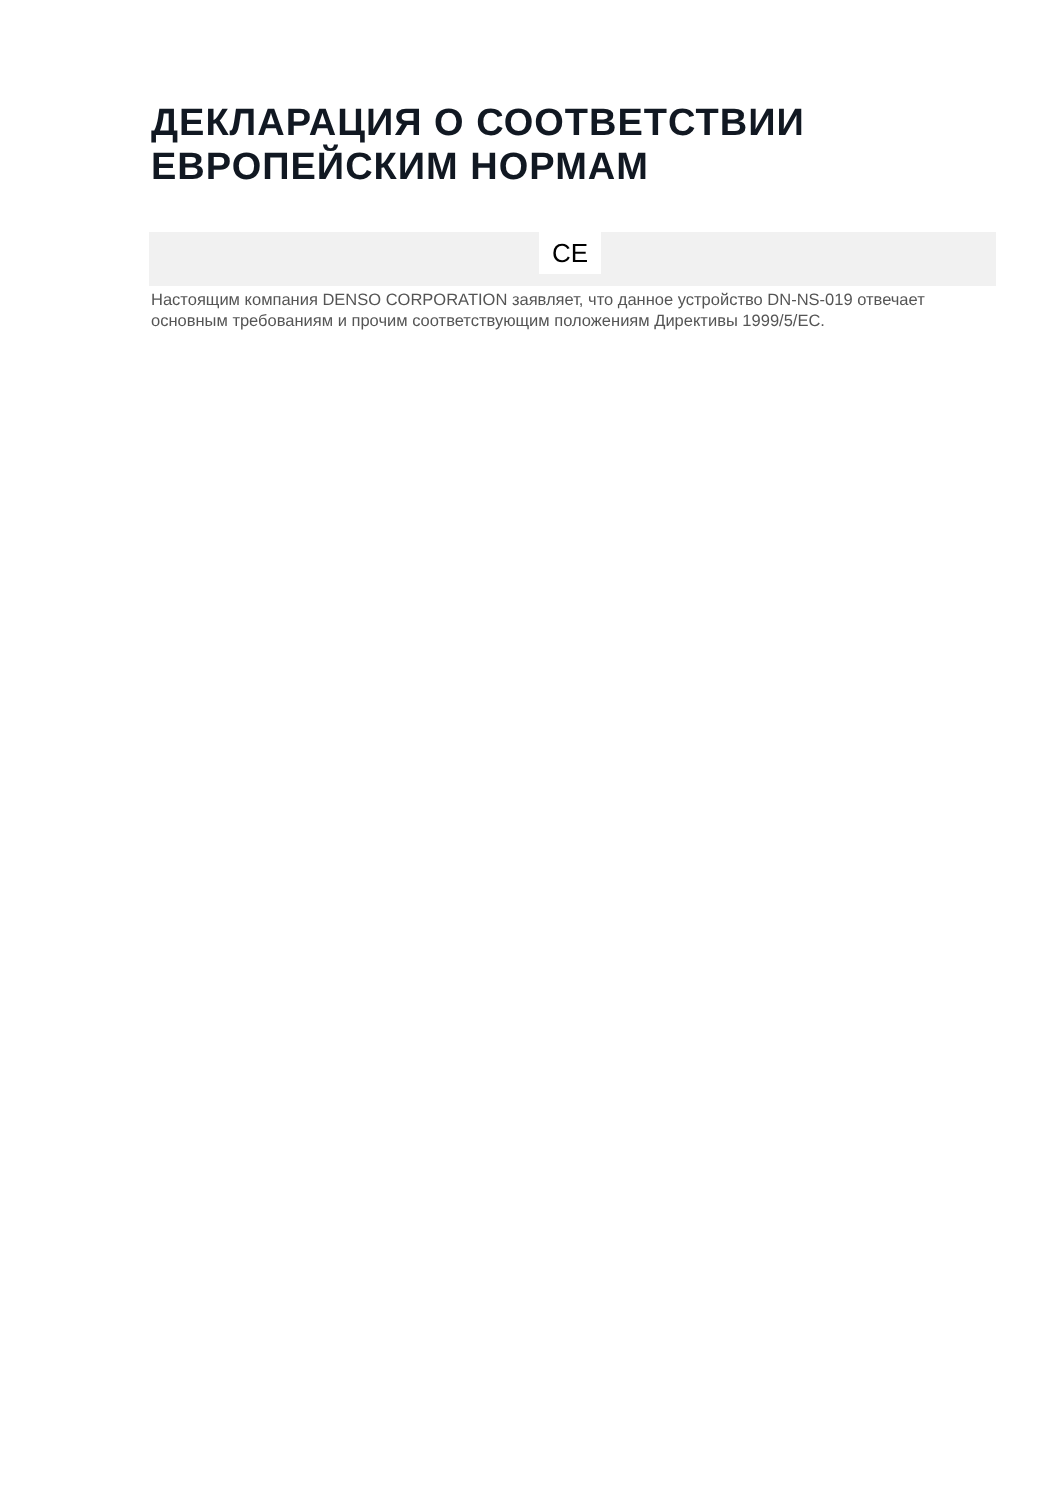ДЕКЛАРАЦИЯ О СООТВЕТСТВИИ ЕВРОПЕЙСКИМ НОРМАМ
CE
Настоящим компания DENSO CORPORATION заявляет, что данное устройство DN-NS-019 отвечает основным требованиям и прочим соответствующим положениям Директивы 1999/5/EC.